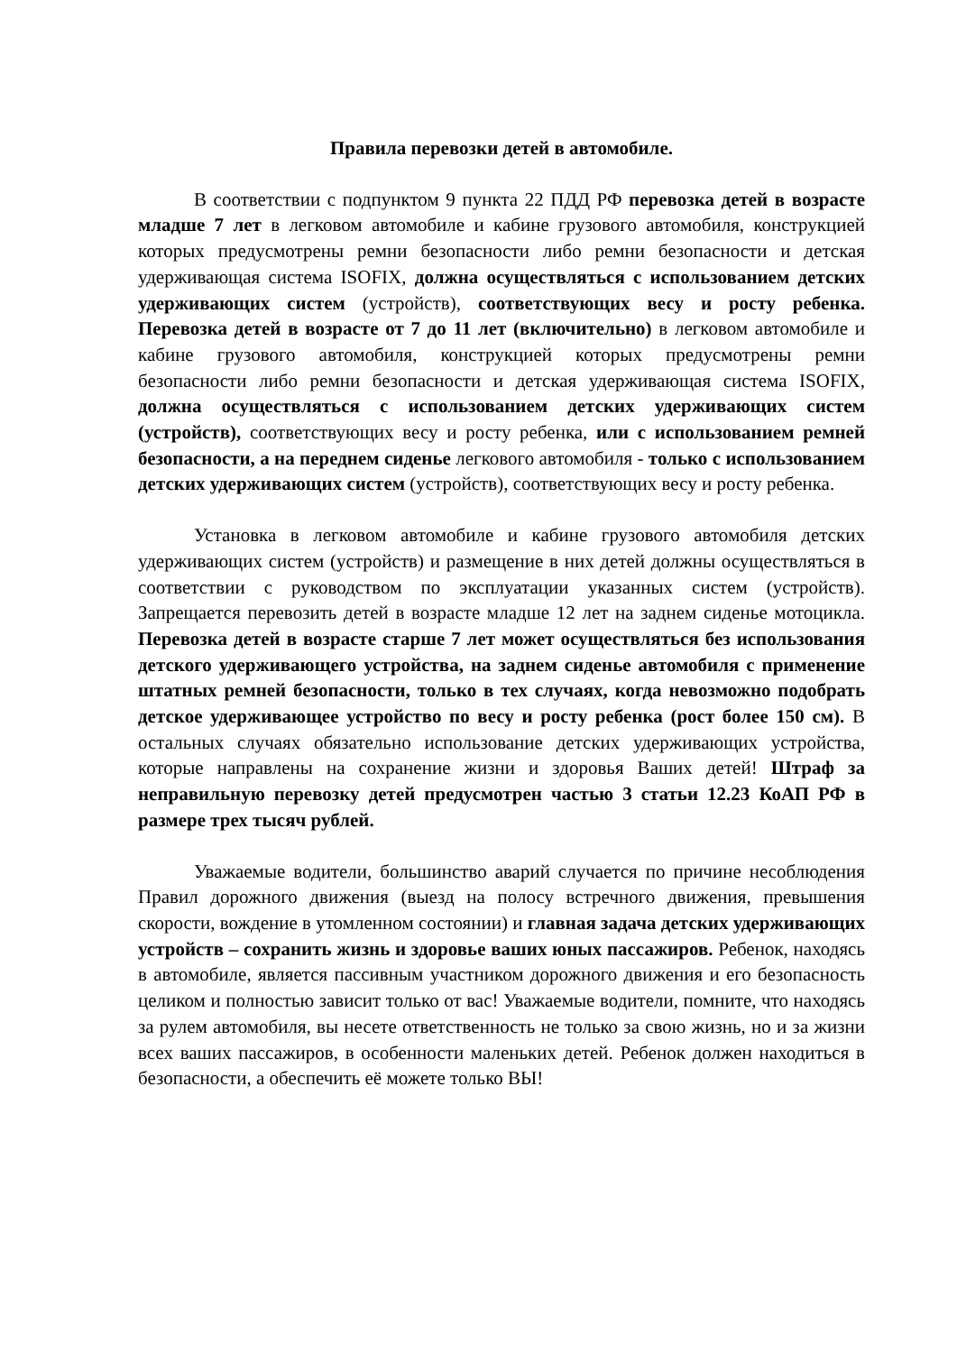Правила перевозки детей в автомобиле.
В соответствии с подпунктом 9 пункта 22 ПДД РФ перевозка детей в возрасте младше 7 лет в легковом автомобиле и кабине грузового автомобиля, конструкцией которых предусмотрены ремни безопасности либо ремни безопасности и детская удерживающая система ISOFIX, должна осуществляться с использованием детских удерживающих систем (устройств), соответствующих весу и росту ребенка. Перевозка детей в возрасте от 7 до 11 лет (включительно) в легковом автомобиле и кабине грузового автомобиля, конструкцией которых предусмотрены ремни безопасности либо ремни безопасности и детская удерживающая система ISOFIX, должна осуществляться с использованием детских удерживающих систем (устройств), соответствующих весу и росту ребенка, или с использованием ремней безопасности, а на переднем сиденье легкового автомобиля - только с использованием детских удерживающих систем (устройств), соответствующих весу и росту ребенка.
Установка в легковом автомобиле и кабине грузового автомобиля детских удерживающих систем (устройств) и размещение в них детей должны осуществляться в соответствии с руководством по эксплуатации указанных систем (устройств). Запрещается перевозить детей в возрасте младше 12 лет на заднем сиденье мотоцикла. Перевозка детей в возрасте старше 7 лет может осуществляться без использования детского удерживающего устройства, на заднем сиденье автомобиля с применение штатных ремней безопасности, только в тех случаях, когда невозможно подобрать детское удерживающее устройство по весу и росту ребенка (рост более 150 см). В остальных случаях обязательно использование детских удерживающих устройства, которые направлены на сохранение жизни и здоровья Ваших детей! Штраф за неправильную перевозку детей предусмотрен частью 3 статьи 12.23 КоАП РФ в размере трех тысяч рублей.
Уважаемые водители, большинство аварий случается по причине несоблюдения Правил дорожного движения (выезд на полосу встречного движения, превышения скорости, вождение в утомленном состоянии) и главная задача детских удерживающих устройств – сохранить жизнь и здоровье ваших юных пассажиров. Ребенок, находясь в автомобиле, является пассивным участником дорожного движения и его безопасность целиком и полностью зависит только от вас! Уважаемые водители, помните, что находясь за рулем автомобиля, вы несете ответственность не только за свою жизнь, но и за жизни всех ваших пассажиров, в особенности маленьких детей. Ребенок должен находиться в безопасности, а обеспечить её можете только ВЫ!